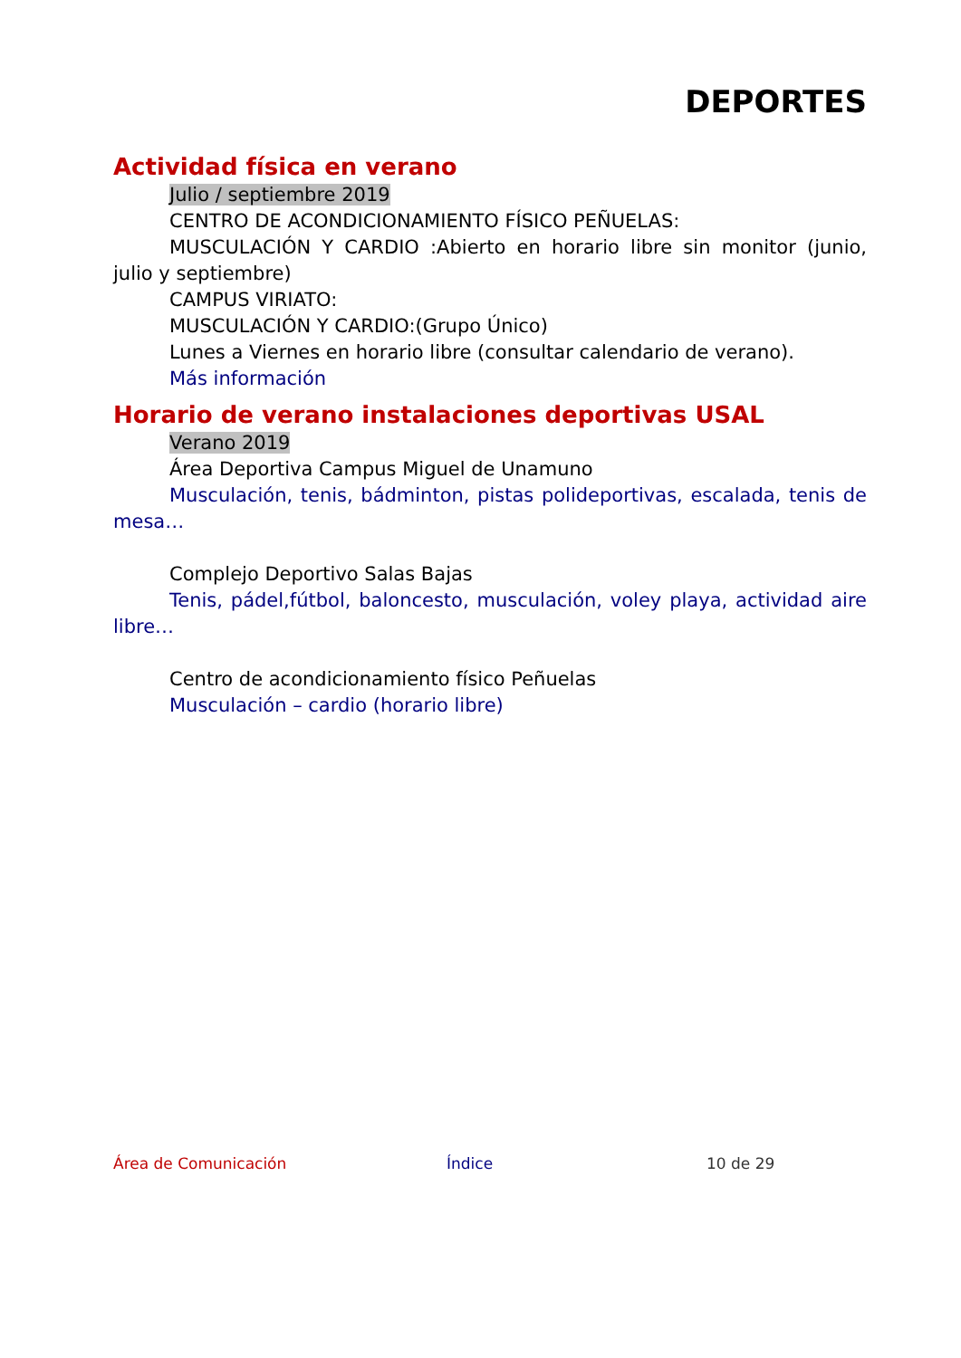DEPORTES
Actividad física en verano
Julio / septiembre 2019
CENTRO DE ACONDICIONAMIENTO FÍSICO PEÑUELAS:
MUSCULACIÓN Y CARDIO :Abierto en horario libre sin monitor (junio, julio y septiembre)
CAMPUS VIRIATO:
MUSCULACIÓN Y CARDIO:(Grupo Único)
Lunes a Viernes en horario libre (consultar calendario de verano).
Más información
Horario de verano instalaciones deportivas USAL
Verano 2019
Área Deportiva Campus Miguel de Unamuno
Musculación, tenis, bádminton, pistas polideportivas, escalada, tenis de mesa…
Complejo Deportivo Salas Bajas
Tenis, pádel,fútbol, baloncesto, musculación, voley playa, actividad aire libre…
Centro de acondicionamiento físico Peñuelas
Musculación – cardio (horario libre)
Área de Comunicación Índice 10 de 29